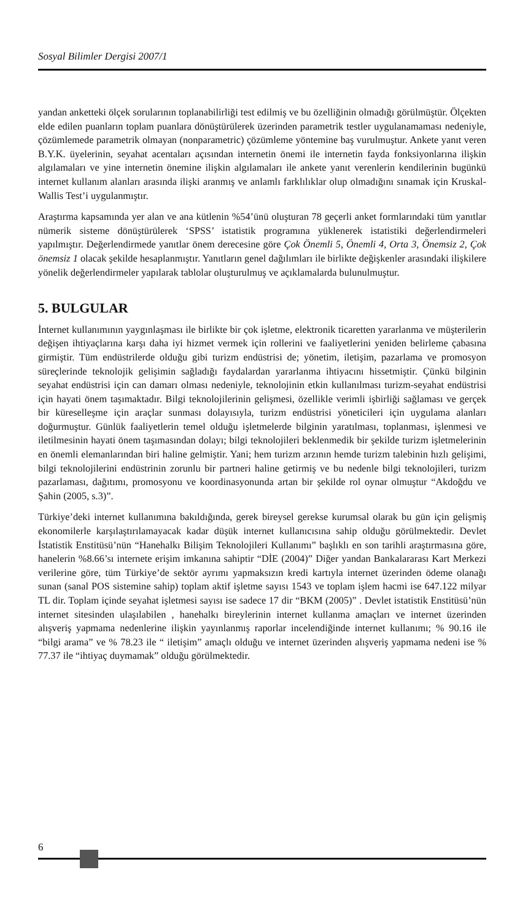Sosyal Bilimler Dergisi 2007/1
yandan anketteki ölçek sorularının toplanabilirliği test edilmiş ve bu özelliğinin olmadığı görülmüştür. Ölçekten elde edilen puanların toplam puanlara dönüştürülerek üzerinden parametrik testler uygulanamaması nedeniyle, çözümlemede parametrik olmayan (nonparametric) çözümleme yöntemine baş vurulmuştur. Ankete yanıt veren B.Y.K. üyelerinin, seyahat acentaları açısından internetin önemi ile internetin fayda fonksiyonlarına ilişkin algılamaları ve yine internetin önemine ilişkin algılamaları ile ankete yanıt verenlerin kendilerinin bugünkü internet kullanım alanları arasında ilişki aranmış ve anlamlı farklılıklar olup olmadığını sınamak için Kruskal-Wallis Test’i uygulanmıştır.
Araştırma kapsamında yer alan ve ana kütlenin %54’ünü oluşturan 78 geçerli anket formlarındaki tüm yanıtlar nümerik sisteme dönüştürülerek ‘SPSS’ istatistik programına yüklenerek istatistiki değerlendirmeleri yapılmıştır. Değerlendirmede yanıtlar önem derecesine göre Çok Önemli 5, Önemli 4, Orta 3, Önemsiz 2, Çok önemsiz 1 olacak şekilde hesaplanmıştır. Yanıtların genel dağılımları ile birlikte değişkenler arasındaki ilişkilere yönelik değerlendirmeler yapılarak tablolar oluşturulmuş ve açıklamalarda bulunulmuştur.
5. BULGULAR
İnternet kullanımının yaygınlaşması ile birlikte bir çok işletme, elektronik ticaretten yararlanma ve müşterilerin değişen ihtiyaçlarına karşı daha iyi hizmet vermek için rollerini ve faaliyetlerini yeniden belirleme çabasına girmiştir. Tüm endüstrilerde olduğu gibi turizm endüstrisi de; yönetim, iletişim, pazarlama ve promosyon süreçlerinde teknolojik gelişimin sağladığı faydalardan yararlanma ihtiyacını hissetmiştir. Çünkü bilginin seyahat endüstrisi için can damarı olması nedeniyle, teknolojinin etkin kullanılması turizm-seyahat endüstrisi için hayati önem taşımaktadır. Bilgi teknolojilerinin gelişmesi, özellikle verimli işbirliği sağlaması ve gerçek bir küreselleşme için araçlar sunması dolayısıyla, turizm endüstrisi yöneticileri için uygulama alanları doğurmuştur. Günlük faaliyetlerin temel olduğu işletmelerde bilginin yaratılması, toplanması, işlenmesi ve iletilmesinin hayati önem taşımasından dolayı; bilgi teknolojileri beklenmedik bir şekilde turizm işletmelerinin en önemli elemanlarından biri haline gelmiştir. Yani; hem turizm arzının hemde turizm talebinin hızlı gelişimi, bilgi teknolojilerini endüstrinin zorunlu bir partneri haline getirmiş ve bu nedenle bilgi teknolojileri, turizm pazarlaması, dağıtımı, promosyonu ve koordinasyonunda artan bir şekilde rol oynar olmuştur “Akdoğdu ve Şahin (2005, s.3)”.
Türkiye’deki internet kullanımına bakıldığında, gerek bireysel gerekse kurumsal olarak bu gün için gelişmiş ekonomilerle karşılaştırılamayacak kadar düşük internet kullanıcısına sahip olduğu görülmektedir. Devlet İstatistik Enstitüsü’nün “Hanehalkı Bilişim Teknolojileri Kullanımı” başlıklı en son tarihli araştırmasına göre, hanelerin %8.66’sı internete erişim imkanına sahiptir “DİE (2004)” Diğer yandan Bankalararası Kart Merkezi verilerine göre, tüm Türkiye’de sektör ayrımı yapmaksızın kredi kartıyla internet üzerinden ödeme olanağı sunan (sanal POS sistemine sahip) toplam aktif işletme sayısı 1543 ve toplam işlem hacmi ise 647.122 milyar TL dir. Toplam içinde seyahat işletmesi sayısı ise sadece 17 dir “BKM (2005)” . Devlet istatistik Enstitüsü’nün internet sitesinden ulaşılabilen , hanehalkı bireylerinin internet kullanma amaçları ve internet üzerinden alışveriş yapmama nedenlerine ilişkin yayınlanmış raporlar incelendiğinde internet kullanımı; % 90.16 ile “bilgi arama” ve % 78.23 ile “ iletişim” amaçlı olduğu ve internet üzerinden alışveriş yapmama nedeni ise % 77.37 ile “ihtiyaç duymamak” olduğu görülmektedir.
6